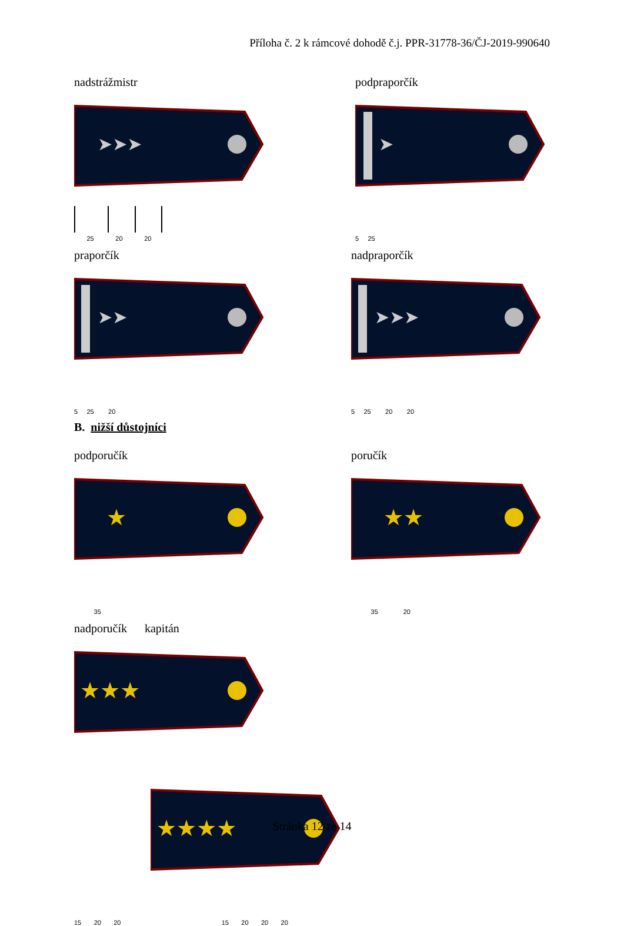Příloha č. 2 k rámcové dohodě č.j. PPR-31778-36/ČJ-2019-990640
nadstrážmistr
➤➤➤
25 20 20
podpraporčík
➤
5 25
praporčík
➤➤
5 25 20
nadpraporčík
➤➤➤
5 25 20 20
B. nižší důstojníci
podporučík
★
35
poručík
★★
35 20
nadporučík kapitán
★★★
★★★★
15 20 20 15 20 20 20
Stránka 12 ze 14